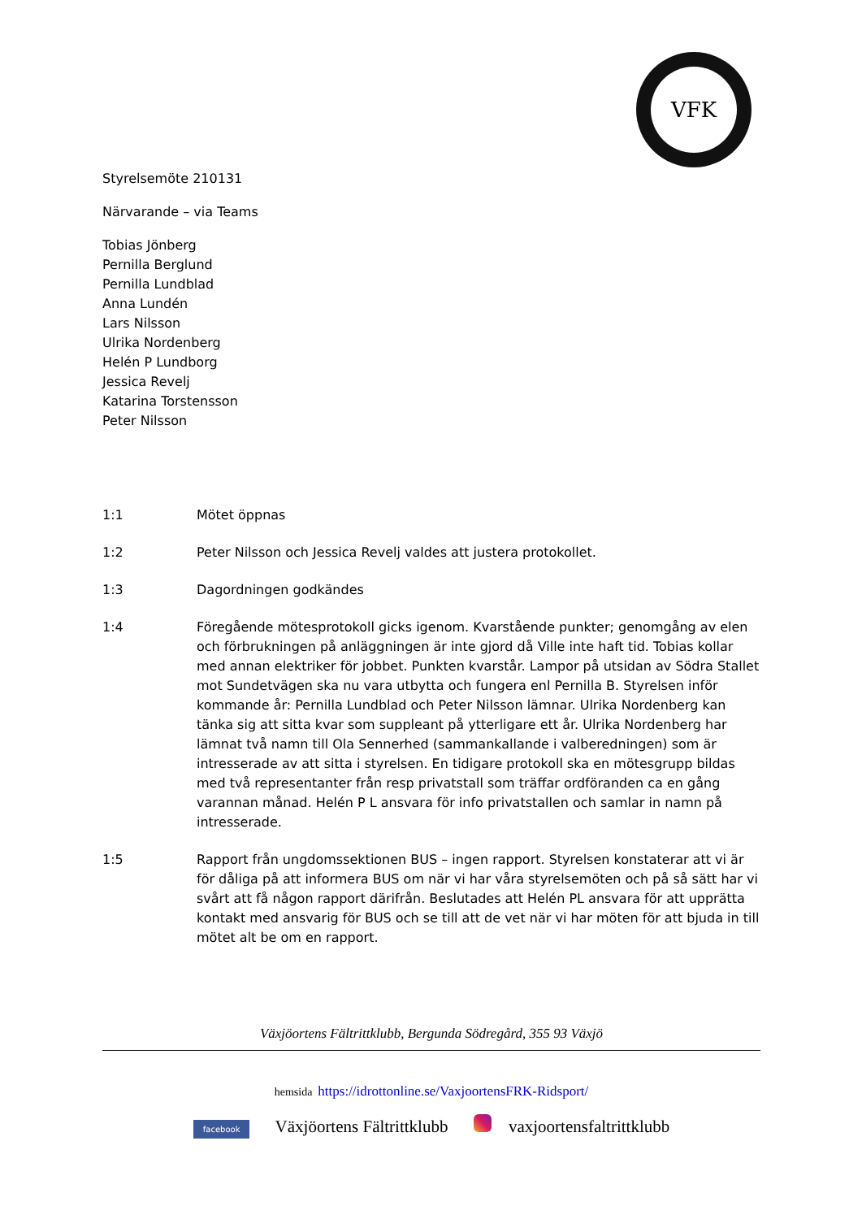VFK
Styrelsemöte 210131
Närvarande – via Teams
Tobias Jönberg
Pernilla Berglund
Pernilla Lundblad
Anna Lundén
Lars Nilsson
Ulrika Nordenberg
Helén P Lundborg
Jessica Revelj
Katarina Torstensson
Peter Nilsson
1:1 Mötet öppnas
1:2 Peter Nilsson och Jessica Revelj valdes att justera protokollet.
1:3 Dagordningen godkändes
1:4 Föregående mötesprotokoll gicks igenom. Kvarstående punkter; genomgång av elen och förbrukningen på anläggningen är inte gjord då Ville inte haft tid. Tobias kollar med annan elektriker för jobbet. Punkten kvarstår. Lampor på utsidan av Södra Stallet mot Sundetvägen ska nu vara utbytta och fungera enl Pernilla B. Styrelsen inför kommande år: Pernilla Lundblad och Peter Nilsson lämnar. Ulrika Nordenberg kan tänka sig att sitta kvar som suppleant på ytterligare ett år. Ulrika Nordenberg har lämnat två namn till Ola Sennerhed (sammankallande i valberedningen) som är intresserade av att sitta i styrelsen. En tidigare protokoll ska en mötesgrupp bildas med två representanter från resp privatstall som träffar ordföranden ca en gång varannan månad. Helén P L ansvara för info privatstallen och samlar in namn på intresserade.
1:5 Rapport från ungdomssektionen BUS – ingen rapport. Styrelsen konstaterar att vi är för dåliga på att informera BUS om när vi har våra styrelsemöten och på så sätt har vi svårt att få någon rapport därifrån. Beslutades att Helén PL ansvara för att upprätta kontakt med ansvarig för BUS och se till att de vet när vi har möten för att bjuda in till mötet alt be om en rapport.
Växjöortens Fältrittklubb, Bergunda Södregård, 355 93 Växjö
hemsida https://idrottonline.se/VaxjoortensFRK-Ridsport/
facebook Växjöortens Fältrittklubb vaxjoortensfaltrittklubb